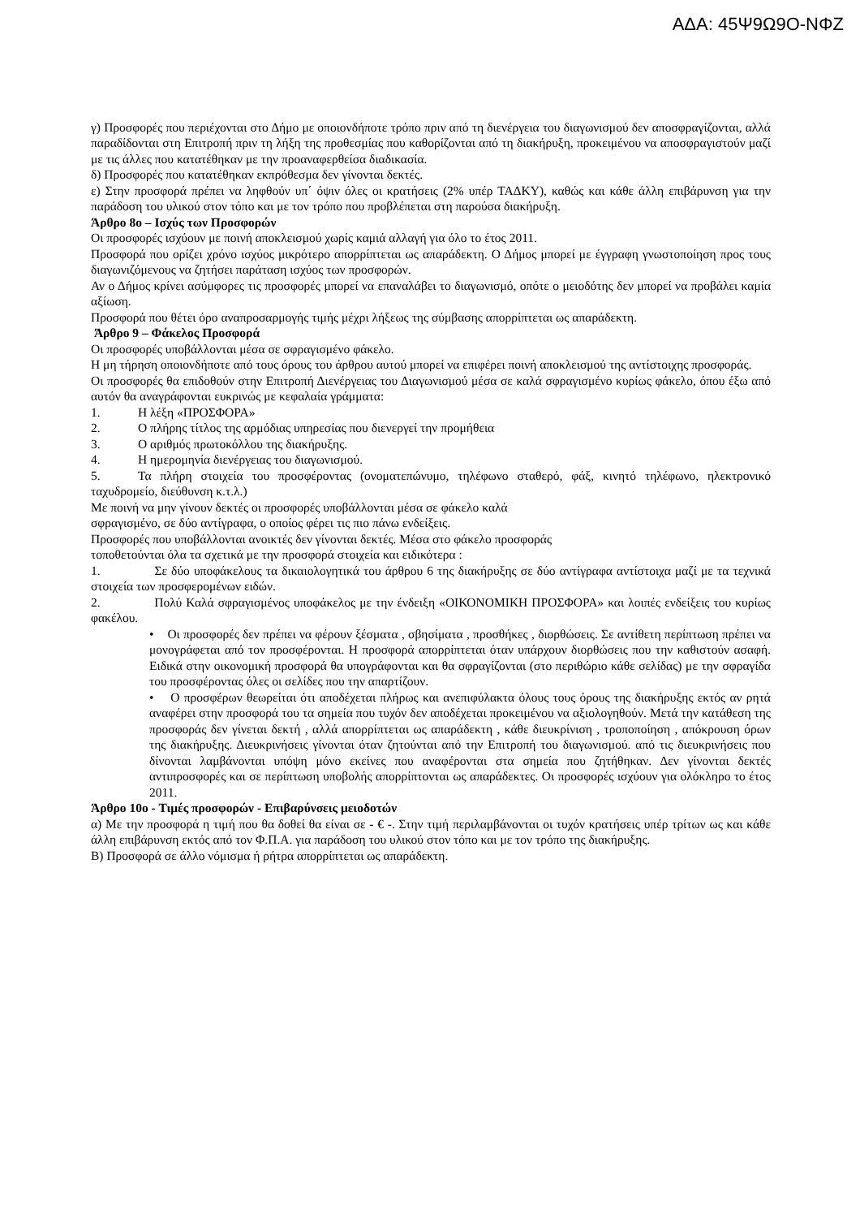ΑΔΑ: 45Ψ9Ω9Ο-ΝΦΖ
γ) Προσφορές που περιέχονται στο Δήμο με οποιονδήποτε τρόπο πριν από τη διενέργεια του διαγωνισμού δεν αποσφραγίζονται, αλλά παραδίδονται στη Επιτροπή πριν τη λήξη της προθεσμίας που καθορίζονται από τη διακήρυξη, προκειμένου να αποσφραγιστούν μαζί με τις άλλες που κατατέθηκαν με την προαναφερθείσα διαδικασία.
δ) Προσφορές που κατατέθηκαν εκπρόθεσμα δεν γίνονται δεκτές.
ε) Στην προσφορά πρέπει να ληφθούν υπ΄ όψιν όλες οι κρατήσεις (2% υπέρ ΤΑΔΚΥ), καθώς και κάθε άλλη επιβάρυνση για την παράδοση του υλικού στον τόπο και με τον τρόπο που προβλέπεται στη παρούσα διακήρυξη.
Άρθρο 8ο – Ισχύς των Προσφορών
Οι προσφορές ισχύουν με ποινή αποκλεισμού χωρίς καμιά αλλαγή για όλο το έτος 2011.
Προσφορά που ορίζει χρόνο ισχύος μικρότερο απορρίπτεται ως απαράδεκτη. Ο Δήμος μπορεί με έγγραφη γνωστοποίηση προς τους διαγωνιζόμενους να ζητήσει παράταση ισχύος των προσφορών.
Αν ο Δήμος κρίνει ασύμφορες τις προσφορές μπορεί να επαναλάβει το διαγωνισμό, οπότε ο μειοδότης δεν μπορεί να προβάλει καμία αξίωση.
Προσφορά που θέτει όρο αναπροσαρμογής τιμής μέχρι λήξεως της σύμβασης απορρίπτεται ως απαράδεκτη.
Άρθρο 9 – Φάκελος Προσφορά
Οι προσφορές υποβάλλονται μέσα σε σφραγισμένο φάκελο.
Η μη τήρηση οποιονδήποτε από τους όρους του άρθρου αυτού μπορεί να επιφέρει ποινή αποκλεισμού της αντίστοιχης προσφοράς.
Οι προσφορές θα επιδοθούν στην Επιτροπή Διενέργειας του Διαγωνισμού μέσα σε καλά σφραγισμένο κυρίως φάκελο, όπου έξω από αυτόν θα αναγράφονται ευκρινώς με κεφαλαία γράμματα:
1. Η λέξη «ΠΡΟΣΦΟΡΑ»
2. Ο πλήρης τίτλος της αρμόδιας υπηρεσίας που διενεργεί την προμήθεια
3. Ο αριθμός πρωτοκόλλου της διακήρυξης.
4. Η ημερομηνία διενέργειας του διαγωνισμού.
5. Τα πλήρη στοιχεία του προσφέροντας (ονοματεπώνυμο, τηλέφωνο σταθερό, φάξ, κινητό τηλέφωνο, ηλεκτρονικό ταχυδρομείο, διεύθυνση κ.τ.λ.)
Με ποινή να μην γίνουν δεκτές οι προσφορές υποβάλλονται μέσα σε φάκελο καλά
σφραγισμένο, σε δύο αντίγραφα, ο οποίος φέρει τις πιο πάνω ενδείξεις.
Προσφορές που υποβάλλονται ανοικτές δεν γίνονται δεκτές. Μέσα στο φάκελο προσφοράς
τοποθετούνται όλα τα σχετικά με την προσφορά στοιχεία και ειδικότερα :
1. Σε δύο υποφάκελους τα δικαιολογητικά του άρθρου 6 της διακήρυξης σε δύο αντίγραφα αντίστοιχα μαζί με τα τεχνικά στοιχεία των προσφερομένων ειδών.
2. Πολύ Καλά σφραγισμένος υποφάκελος με την ένδειξη «ΟΙΚΟΝΟΜΙΚΗ ΠΡΟΣΦΟΡΑ» και λοιπές ενδείξεις του κυρίως φακέλου.
• Οι προσφορές δεν πρέπει να φέρουν ξέσματα , σβησίματα , προσθήκες , διορθώσεις. Σε αντίθετη περίπτωση πρέπει να μονογράφεται από τον προσφέρονται. Η προσφορά απορρίπτεται όταν υπάρχουν διορθώσεις που την καθιστούν ασαφή. Ειδικά στην οικονομική προσφορά θα υπογράφονται και θα σφραγίζονται (στο περιθώριο κάθε σελίδας) με την σφραγίδα του προσφέροντας όλες οι σελίδες που την απαρτίζουν.
• Ο προσφέρων θεωρείται ότι αποδέχεται πλήρως και ανεπιφύλακτα όλους τους όρους της διακήρυξης εκτός αν ρητά αναφέρει στην προσφορά του τα σημεία που τυχόν δεν αποδέχεται προκειμένου να αξιολογηθούν. Μετά την κατάθεση της προσφοράς δεν γίνεται δεκτή , αλλά απορρίπτεται ως απαράδεκτη , κάθε διευκρίνιση , τροποποίηση , απόκρουση όρων της διακήρυξης. Διευκρινήσεις γίνονται όταν ζητούνται από την Επιτροπή του διαγωνισμού. από τις διευκρινήσεις που δίνονται λαμβάνονται υπόψη μόνο εκείνες που αναφέρονται στα σημεία που ζητήθηκαν. Δεν γίνονται δεκτές αντιπροσφορές και σε περίπτωση υποβολής απορρίπτονται ως απαράδεκτες. Οι προσφορές ισχύουν για ολόκληρο το έτος 2011.
Άρθρο 10ο - Τιμές προσφορών - Επιβαρύνσεις μειοδοτών
α) Με την προσφορά η τιμή που θα δοθεί θα είναι σε - € -. Στην τιμή περιλαμβάνονται οι τυχόν κρατήσεις υπέρ τρίτων ως και κάθε άλλη επιβάρυνση εκτός από τον Φ.Π.Α. για παράδοση του υλικού στον τόπο και με τον τρόπο της διακήρυξης.
Β) Προσφορά σε άλλο νόμισμα ή ρήτρα απορρίπτεται ως απαράδεκτη.